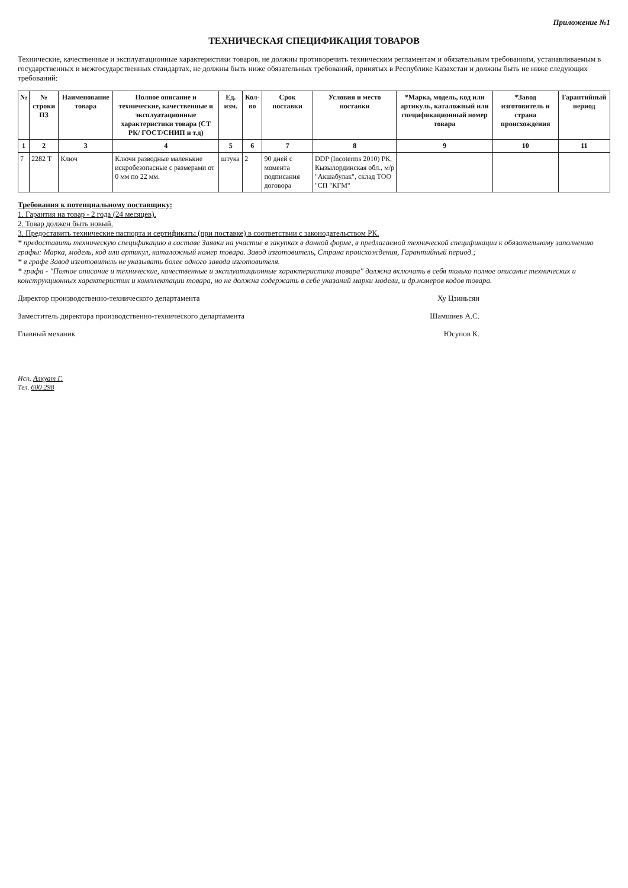Приложение №1
ТЕХНИЧЕСКАЯ СПЕЦИФИКАЦИЯ ТОВАРОВ
Технические, качественные и эксплуатационные характеристики товаров, не должны противоречить техническим регламентам и обязательным требованиям, устанавливаемым в государственных и межгосударственных стандартах, не должны быть ниже обязательных требований, принятых в Республике Казахстан и должны быть не ниже следующих требований:
| № | № строки ПЗ | Наименование товара | Полное описание и технические, качественные и эксплуатационные характеристики товара (СТ РК/ ГОСТ/СНИП и т.д) | Ед. изм. | Кол-во | Срок поставки | Условия и место поставки | *Марка, модель, код или артикуль, каталожный или спецификационный номер товара | *Завод изготовитель и страна происхождения | Гарантийный период |
| --- | --- | --- | --- | --- | --- | --- | --- | --- | --- | --- |
| 1 | 2 | 3 | 4 | 5 | 6 | 7 | 8 | 9 | 10 | 11 |
| 7 | 2282 Т | Ключ | Ключи разводные маленькие искробезопасные с размерами от 0 мм по 22 мм. | штука | 2 | 90 дней с момента подписания договора | DDP (Incoterms 2010) РК, Кызылординская обл., м/р "Акшабулак", склад ТОО "СП "КГМ" | | | |
Требования к потенциальному поставщику:
1. Гарантия на товар - 2 года (24 месяцев).
2. Товар должен быть новый.
3. Предоставить технические паспорта и сертификаты (при поставке) в соответствии с законодательством РК.
* предоставить техническую спецификацию в составе Заявки на участие в закупках в данной форме, в предлагаемой технической спецификации к обязательному заполнению графы: Марка, модель, код или артикул, каталожный номер товара. Завод изготовитель, Страна происхождения, Гарантийный период.;
* в графе Завод изготовитель не указывать более одного завода изготовителя.
* графа - "Полное описание и технические, качественные и эксплуатационные характеристики товара" должна включать в себя только полное описание технических и конструкционных характеристик и комплектации товара, но не должна содержать в себе указаний марки модели, и др.номеров кодов товара.
Директор производственно-технического департамента Ху Цзиньсян
Заместитель директора производственно-технического департамента Шамшиев А.С.
Главный механик Юсупов К.
Исп. Алкуат Г.
Тел. 600 298